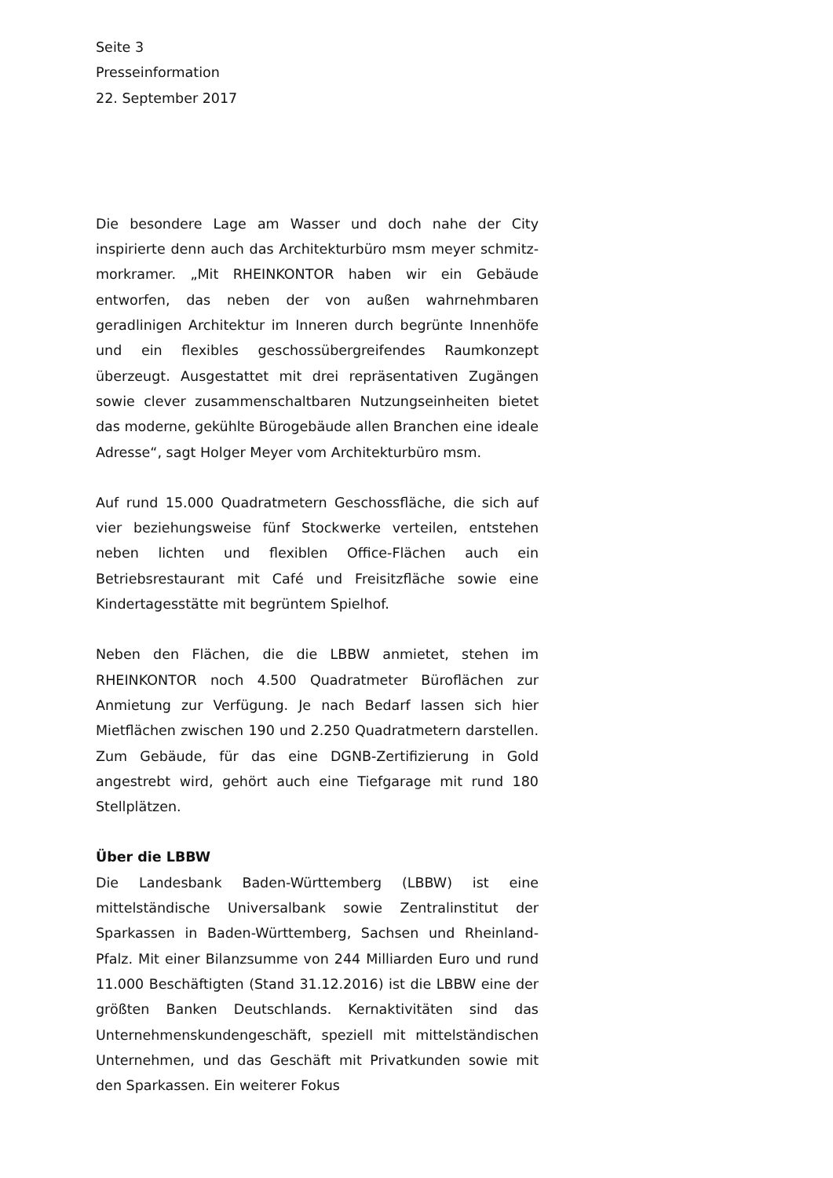Seite 3
Presseinformation
22. September 2017
Die besondere Lage am Wasser und doch nahe der City inspirierte denn auch das Architekturbüro msm meyer schmitz-morkramer. „Mit RHEINKONTOR haben wir ein Gebäude entworfen, das neben der von außen wahrnehmbaren geradlinigen Architektur im Inneren durch begrünte Innenhöfe und ein flexibles geschossübergreifendes Raumkonzept überzeugt. Ausgestattet mit drei repräsentativen Zugängen sowie clever zusammenschaltbaren Nutzungseinheiten bietet das moderne, gekühlte Bürogebäude allen Branchen eine ideale Adresse“, sagt Holger Meyer vom Architekturbüro msm.
Auf rund 15.000 Quadratmetern Geschossfläche, die sich auf vier beziehungsweise fünf Stockwerke verteilen, entstehen neben lichten und flexiblen Office-Flächen auch ein Betriebsrestaurant mit Café und Freisitzfläche sowie eine Kindertagesstätte mit begrüntem Spielhof.
Neben den Flächen, die die LBBW anmietet, stehen im RHEINKONTOR noch 4.500 Quadratmeter Büroflächen zur Anmietung zur Verfügung. Je nach Bedarf lassen sich hier Mietflächen zwischen 190 und 2.250 Quadratmetern darstellen. Zum Gebäude, für das eine DGNB-Zertifizierung in Gold angestrebt wird, gehört auch eine Tiefgarage mit rund 180 Stellplätzen.
Über die LBBW
Die Landesbank Baden-Württemberg (LBBW) ist eine mittelständische Universalbank sowie Zentralinstitut der Sparkassen in Baden-Württemberg, Sachsen und Rheinland-Pfalz. Mit einer Bilanzsumme von 244 Milliarden Euro und rund 11.000 Beschäftigten (Stand 31.12.2016) ist die LBBW eine der größten Banken Deutschlands. Kernaktivitäten sind das Unternehmenskundengeschäft, speziell mit mittelständischen Unternehmen, und das Geschäft mit Privatkunden sowie mit den Sparkassen. Ein weiterer Fokus